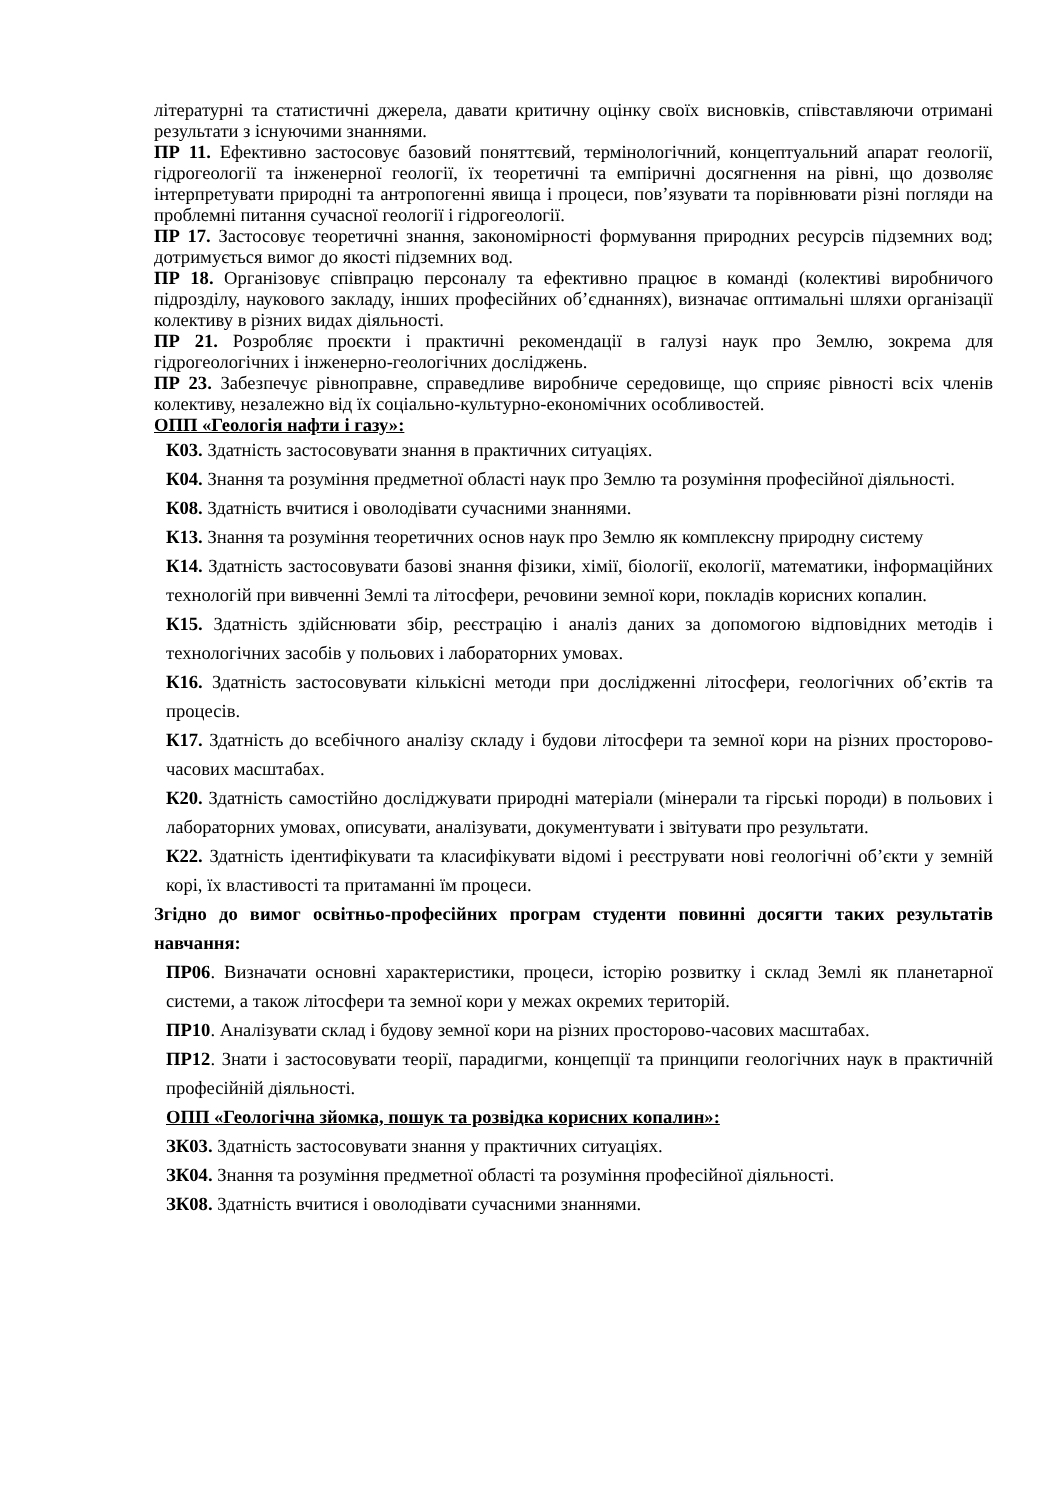літературні та статистичні джерела, давати критичну оцінку своїх висновків, співставляючи отримані результати з існуючими знаннями.
ПР 11. Ефективно застосовує базовий поняттєвий, термінологічний, концептуальний апарат геології, гідрогеології та інженерної геології, їх теоретичні та емпіричні досягнення на рівні, що дозволяє інтерпретувати природні та антропогенні явища і процеси, пов’язувати та порівнювати різні погляди на проблемні питання сучасної геології і гідрогеології.
ПР 17. Застосовує теоретичні знання, закономірності формування природних ресурсів підземних вод; дотримується вимог до якості підземних вод.
ПР 18. Організовує співпрацю персоналу та ефективно працює в команді (колективі виробничого підрозділу, наукового закладу, інших професійних об’єднаннях), визначає оптимальні шляхи організації колективу в різних видах діяльності.
ПР 21. Розробляє проєкти і практичні рекомендації в галузі наук про Землю, зокрема для гідрогеологічних і інженерно-геологічних досліджень.
ПР 23. Забезпечує рівноправне, справедливе виробниче середовище, що сприяє рівності всіх членів колективу, незалежно від їх соціально-культурно-економічних особливостей.
ОПП «Геологія нафти і газу»:
К03. Здатність застосовувати знання в практичних ситуаціях.
К04. Знання та розуміння предметної області наук про Землю та розуміння професійної діяльності.
К08. Здатність вчитися і оволодівати сучасними знаннями.
К13. Знання та розуміння теоретичних основ наук про Землю як комплексну природну систему
К14. Здатність застосовувати базові знання фізики, хімії, біології, екології, математики, інформаційних технологій при вивченні Землі та літосфери, речовини земної кори, покладів корисних копалин.
К15. Здатність здійснювати збір, реєстрацію і аналіз даних за допомогою відповідних методів і технологічних засобів у польових і лабораторних умовах.
К16. Здатність застосовувати кількісні методи при дослідженні літосфери, геологічних об’єктів та процесів.
К17. Здатність до всебічного аналізу складу і будови літосфери та земної кори на різних просторово-часових масштабах.
К20. Здатність самостійно досліджувати природні матеріали (мінерали та гірські породи) в польових і лабораторних умовах, описувати, аналізувати, документувати і звітувати про результати.
К22. Здатність ідентифікувати та класифікувати відомі і реєструвати нові геологічні об’єкти у земній корі, їх властивості та притаманні їм процеси.
Згідно до вимог освітньо-професійних програм студенти повинні досягти таких результатів навчання:
ПР06. Визначати основні характеристики, процеси, історію розвитку і склад Землі як планетарної системи, а також літосфери та земної кори у межах окремих територій.
ПР10. Аналізувати склад і будову земної кори на різних просторово-часових масштабах.
ПР12. Знати і застосовувати теорії, парадигми, концепції та принципи геологічних наук в практичній професійній діяльності.
ОПП «Геологічна зйомка, пошук та розвідка корисних копалин»:
ЗК03. Здатність застосовувати знання у практичних ситуаціях.
ЗК04. Знання та розуміння предметної області та розуміння професійної діяльності.
ЗК08. Здатність вчитися і оволодівати сучасними знаннями.